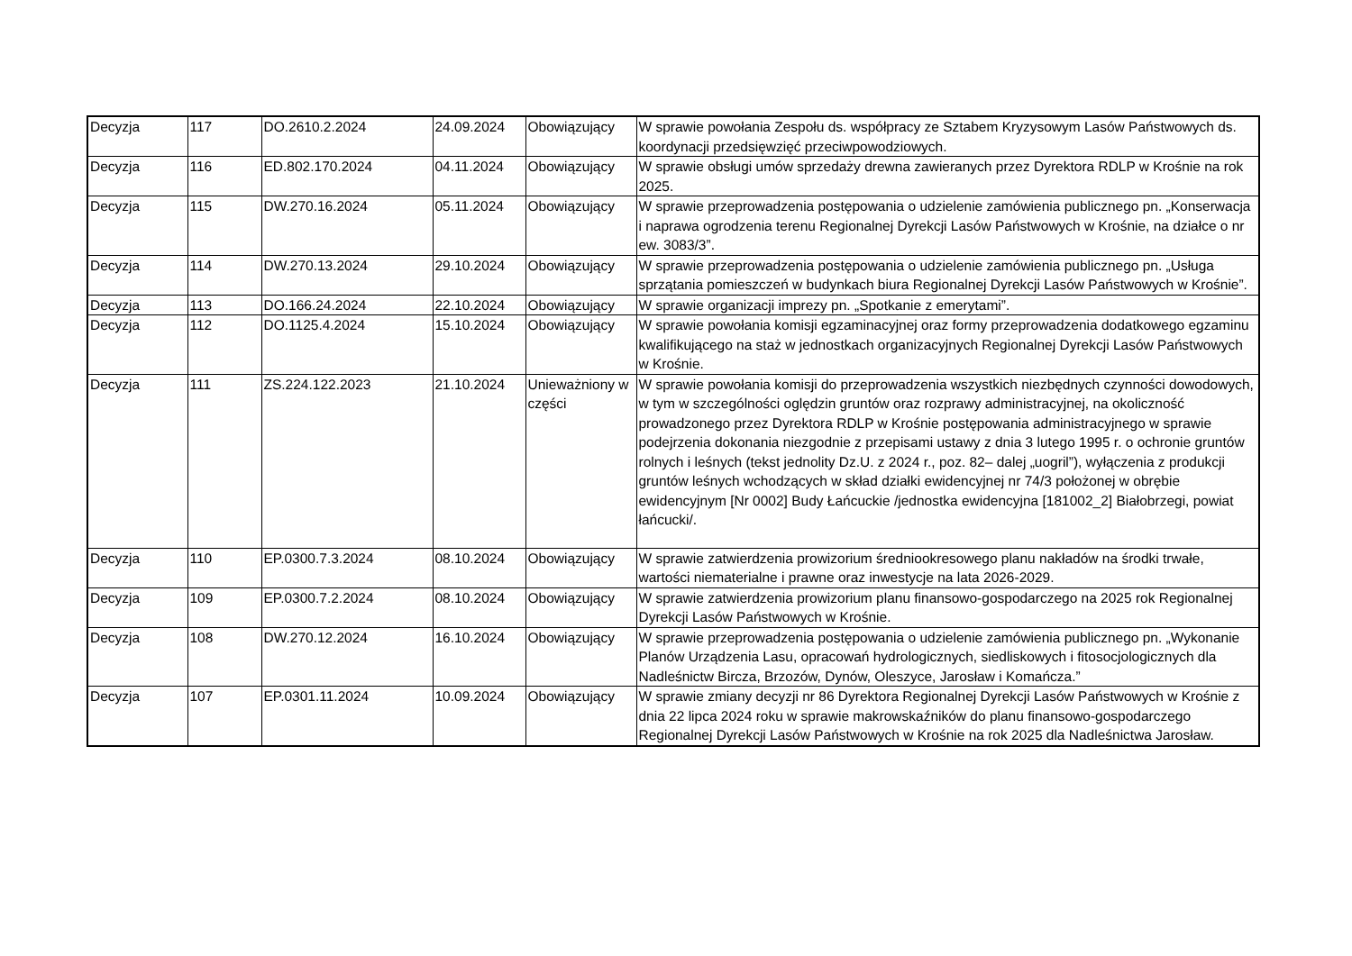| Decyzja | 117 | DO.2610.2.2024 | 24.09.2024 | Obowiązujący | W sprawie powołania Zespołu ds. współpracy ze Sztabem Kryzysowym Lasów Państwowych ds. koordynacji przedsięwzięć przeciwpowodziowych. |
| Decyzja | 116 | ED.802.170.2024 | 04.11.2024 | Obowiązujący | W sprawie obsługi umów sprzedaży drewna zawieranych przez Dyrektora RDLP w Krośnie na rok 2025. |
| Decyzja | 115 | DW.270.16.2024 | 05.11.2024 | Obowiązujący | W sprawie przeprowadzenia postępowania o udzielenie zamówienia publicznego pn. „Konserwacja i naprawa ogrodzenia terenu Regionalnej Dyrekcji Lasów Państwowych w Krośnie, na działce o nr ew. 3083/3”. |
| Decyzja | 114 | DW.270.13.2024 | 29.10.2024 | Obowiązujący | W sprawie przeprowadzenia postępowania o udzielenie zamówienia publicznego pn. „Usługa sprzątania pomieszczeń w budynkach biura Regionalnej Dyrekcji Lasów Państwowych w Krośnie”. |
| Decyzja | 113 | DO.166.24.2024 | 22.10.2024 | Obowiązujący | W sprawie organizacji imprezy pn. „Spotkanie z emerytami”. |
| Decyzja | 112 | DO.1125.4.2024 | 15.10.2024 | Obowiązujący | W sprawie powołania komisji egzaminacyjnej oraz formy przeprowadzenia dodatkowego egzaminu kwalifikującego na staż w jednostkach organizacyjnych Regionalnej Dyrekcji Lasów Państwowych w Krośnie. |
| Decyzja | 111 | ZS.224.122.2023 | 21.10.2024 | Unieważniony w części | W sprawie powołania komisji do przeprowadzenia wszystkich niezbędnych czynności dowodowych, w tym w szczególności oględzin gruntów oraz rozprawy administracyjnej, na okoliczność prowadzonego przez Dyrektora RDLP w Krośnie postępowania administracyjnego w sprawie podejrzenia dokonania niezgodnie z przepisami ustawy z dnia 3 lutego 1995 r. o ochronie gruntów rolnych i leśnych (tekst jednolity Dz.U. z 2024 r., poz. 82– dalej „uogril”), wyłączenia z produkcji gruntów leśnych wchodzących w skład działki ewidencyjnej nr 74/3 położonej w obrębie ewidencyjnym [Nr 0002] Budy Łańcuckie /jednostka ewidencyjna [181002_2] Białobrzegi, powiat łańcucki/. |
| Decyzja | 110 | EP.0300.7.3.2024 | 08.10.2024 | Obowiązujący | W sprawie zatwierdzenia prowizorium średniookresowego planu nakładów na środki trwałe, wartości niematerialne i prawne oraz inwestycje na lata 2026-2029. |
| Decyzja | 109 | EP.0300.7.2.2024 | 08.10.2024 | Obowiązujący | W sprawie zatwierdzenia prowizorium planu finansowo-gospodarczego na 2025 rok Regionalnej Dyrekcji Lasów Państwowych w Krośnie. |
| Decyzja | 108 | DW.270.12.2024 | 16.10.2024 | Obowiązujący | W sprawie przeprowadzenia postępowania o udzielenie zamówienia publicznego pn. „Wykonanie Planów Urządzenia Lasu, opracowań hydrologicznych, siedliskowych i fitosocjologicznych dla Nadleśnictw Bircza, Brzozów, Dynów, Oleszyce, Jarosław i Komańcza.” |
| Decyzja | 107 | EP.0301.11.2024 | 10.09.2024 | Obowiązujący | W sprawie zmiany decyzji nr 86 Dyrektora Regionalnej Dyrekcji Lasów Państwowych w Krośnie z dnia 22 lipca 2024 roku w sprawie makrowskaźników do planu finansowo-gospodarczego Regionalnej Dyrekcji Lasów Państwowych w Krośnie na rok 2025 dla Nadleśnictwa Jarosław. |